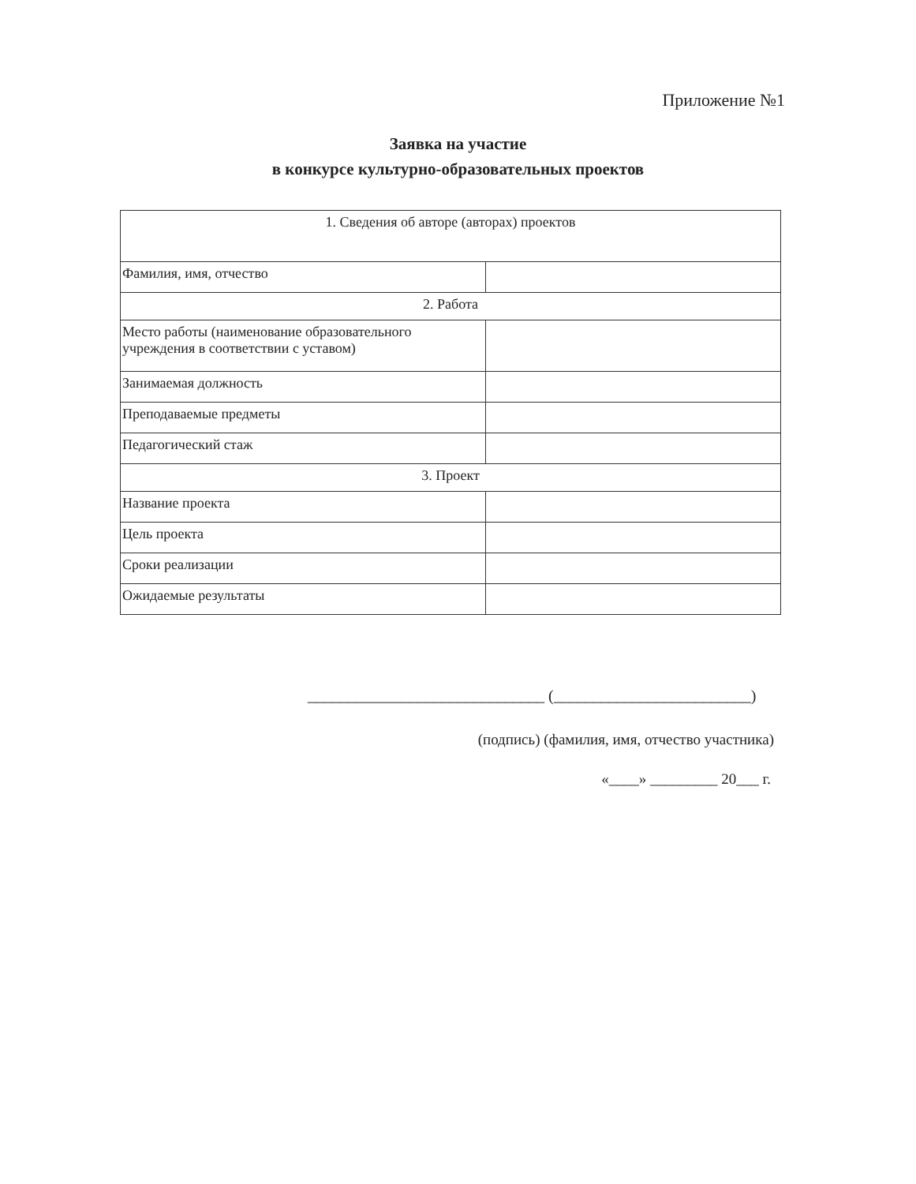Приложение №1
Заявка на участие
в конкурсе культурно-образовательных проектов
| 1. Сведения об авторе (авторах) проектов | |
| Фамилия, имя, отчество | |
| 2. Работа | |
| Место работы (наименование образовательного учреждения в соответствии с уставом) | |
| Занимаемая должность | |
| Преподаваемые предметы | |
| Педагогический стаж | |
| 3. Проект | |
| Название проекта | |
| Цель проекта | |
| Сроки реализации | |
| Ожидаемые результаты | |
______________________________ (_________________________)
(подпись) (фамилия, имя, отчество участника)
«____» _________ 20___ г.